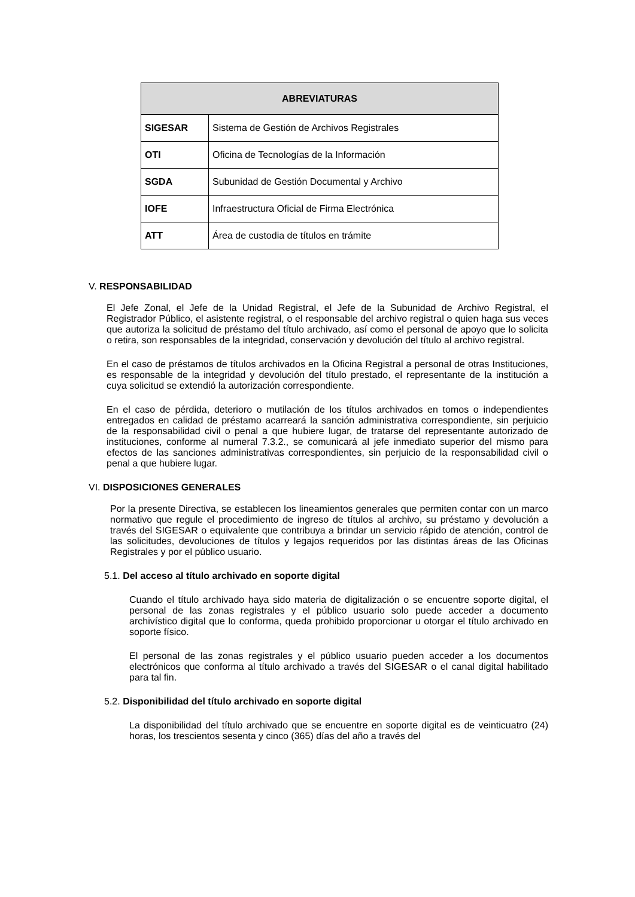| ABREVIATURAS | |
| --- | --- |
| SIGESAR | Sistema de Gestión de Archivos Registrales |
| OTI | Oficina de Tecnologías de la Información |
| SGDA | Subunidad de Gestión Documental y Archivo |
| IOFE | Infraestructura Oficial de Firma Electrónica |
| ATT | Área de custodia de títulos en trámite |
V. RESPONSABILIDAD
El Jefe Zonal, el Jefe de la Unidad Registral, el Jefe de la Subunidad de Archivo Registral, el Registrador Público, el asistente registral, o el responsable del archivo registral o quien haga sus veces que autoriza la solicitud de préstamo del título archivado, así como el personal de apoyo que lo solicita o retira, son responsables de la integridad, conservación y devolución del título al archivo registral.
En el caso de préstamos de títulos archivados en la Oficina Registral a personal de otras Instituciones, es responsable de la integridad y devolución del título prestado, el representante de la institución a cuya solicitud se extendió la autorización correspondiente.
En el caso de pérdida, deterioro o mutilación de los títulos archivados en tomos o independientes entregados en calidad de préstamo acarreará la sanción administrativa correspondiente, sin perjuicio de la responsabilidad civil o penal a que hubiere lugar, de tratarse del representante autorizado de instituciones, conforme al numeral 7.3.2., se comunicará al jefe inmediato superior del mismo para efectos de las sanciones administrativas correspondientes, sin perjuicio de la responsabilidad civil o penal a que hubiere lugar.
VI. DISPOSICIONES GENERALES
Por la presente Directiva, se establecen los lineamientos generales que permiten contar con un marco normativo que regule el procedimiento de ingreso de títulos al archivo, su préstamo y devolución a través del SIGESAR o equivalente que contribuya a brindar un servicio rápido de atención, control de las solicitudes, devoluciones de títulos y legajos requeridos por las distintas áreas de las Oficinas Registrales y por el público usuario.
5.1. Del acceso al título archivado en soporte digital
Cuando el título archivado haya sido materia de digitalización o se encuentre soporte digital, el personal de las zonas registrales y el público usuario solo puede acceder a documento archivístico digital que lo conforma, queda prohibido proporcionar u otorgar el título archivado en soporte físico.
El personal de las zonas registrales y el público usuario pueden acceder a los documentos electrónicos que conforma al título archivado a través del SIGESAR o el canal digital habilitado para tal fin.
5.2. Disponibilidad del título archivado en soporte digital
La disponibilidad del título archivado que se encuentre en soporte digital es de veinticuatro (24) horas, los trescientos sesenta y cinco (365) días del año a través del